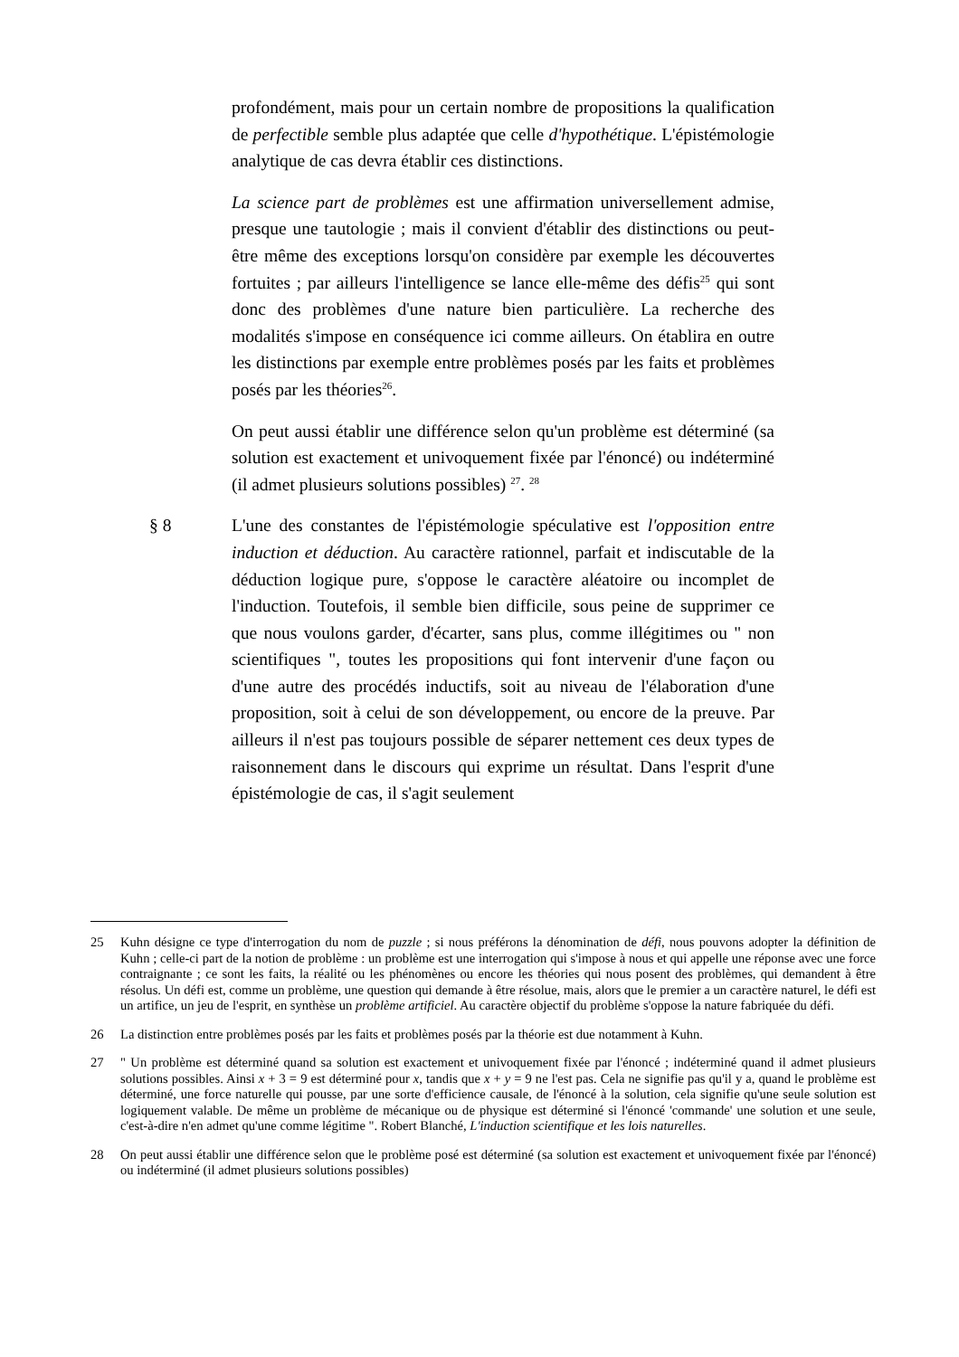profondément, mais pour un certain nombre de propositions la qualification de perfectible semble plus adaptée que celle d'hypothétique. L'épistémologie analytique de cas devra établir ces distinctions.
La science part de problèmes est une affirmation universellement admise, presque une tautologie ; mais il convient d'établir des distinctions ou peut-être même des exceptions lorsqu'on considère par exemple les découvertes fortuites ; par ailleurs l'intelligence se lance elle-même des défis<sup>25</sup> qui sont donc des problèmes d'une nature bien particulière. La recherche des modalités s'impose en conséquence ici comme ailleurs. On établira en outre les distinctions par exemple entre problèmes posés par les faits et problèmes posés par les théories<sup>26</sup>.
On peut aussi établir une différence selon qu'un problème est déterminé (sa solution est exactement et univoquement fixée par l'énoncé) ou indéterminé (il admet plusieurs solutions possibles) <sup>27</sup>. <sup>28</sup>
§ 8 L'une des constantes de l'épistémologie spéculative est l'opposition entre induction et déduction. Au caractère rationnel, parfait et indiscutable de la déduction logique pure, s'oppose le caractère aléatoire ou incomplet de l'induction. Toutefois, il semble bien difficile, sous peine de supprimer ce que nous voulons garder, d'écarter, sans plus, comme illégitimes ou " non scientifiques ", toutes les propositions qui font intervenir d'une façon ou d'une autre des procédés inductifs, soit au niveau de l'élaboration d'une proposition, soit à celui de son développement, ou encore de la preuve. Par ailleurs il n'est pas toujours possible de séparer nettement ces deux types de raisonnement dans le discours qui exprime un résultat. Dans l'esprit d'une épistémologie de cas, il s'agit seulement
25 Kuhn désigne ce type d'interrogation du nom de puzzle ; si nous préférons la dénomination de défi, nous pouvons adopter la définition de Kuhn ; celle-ci part de la notion de problème : un problème est une interrogation qui s'impose à nous et qui appelle une réponse avec une force contraignante ; ce sont les faits, la réalité ou les phénomènes ou encore les théories qui nous posent des problèmes, qui demandent à être résolus. Un défi est, comme un problème, une question qui demande à être résolue, mais, alors que le premier a un caractère naturel, le défi est un artifice, un jeu de l'esprit, en synthèse un problème artificiel. Au caractère objectif du problème s'oppose la nature fabriquée du défi.
26 La distinction entre problèmes posés par les faits et problèmes posés par la théorie est due notamment à Kuhn.
27 " Un problème est déterminé quand sa solution est exactement et univoquement fixée par l'énoncé ; indéterminé quand il admet plusieurs solutions possibles. Ainsi x + 3 = 9 est déterminé pour x, tandis que x + y = 9 ne l'est pas. Cela ne signifie pas qu'il y a, quand le problème est déterminé, une force naturelle qui pousse, par une sorte d'efficience causale, de l'énoncé à la solution, cela signifie qu'une seule solution est logiquement valable. De même un problème de mécanique ou de physique est déterminé si l'énoncé 'commande' une solution et une seule, c'est-à-dire n'en admet qu'une comme légitime ". Robert Blanché, L'induction scientifique et les lois naturelles.
28 On peut aussi établir une différence selon que le problème posé est déterminé (sa solution est exactement et univoquement fixée par l'énoncé) ou indéterminé (il admet plusieurs solutions possibles)